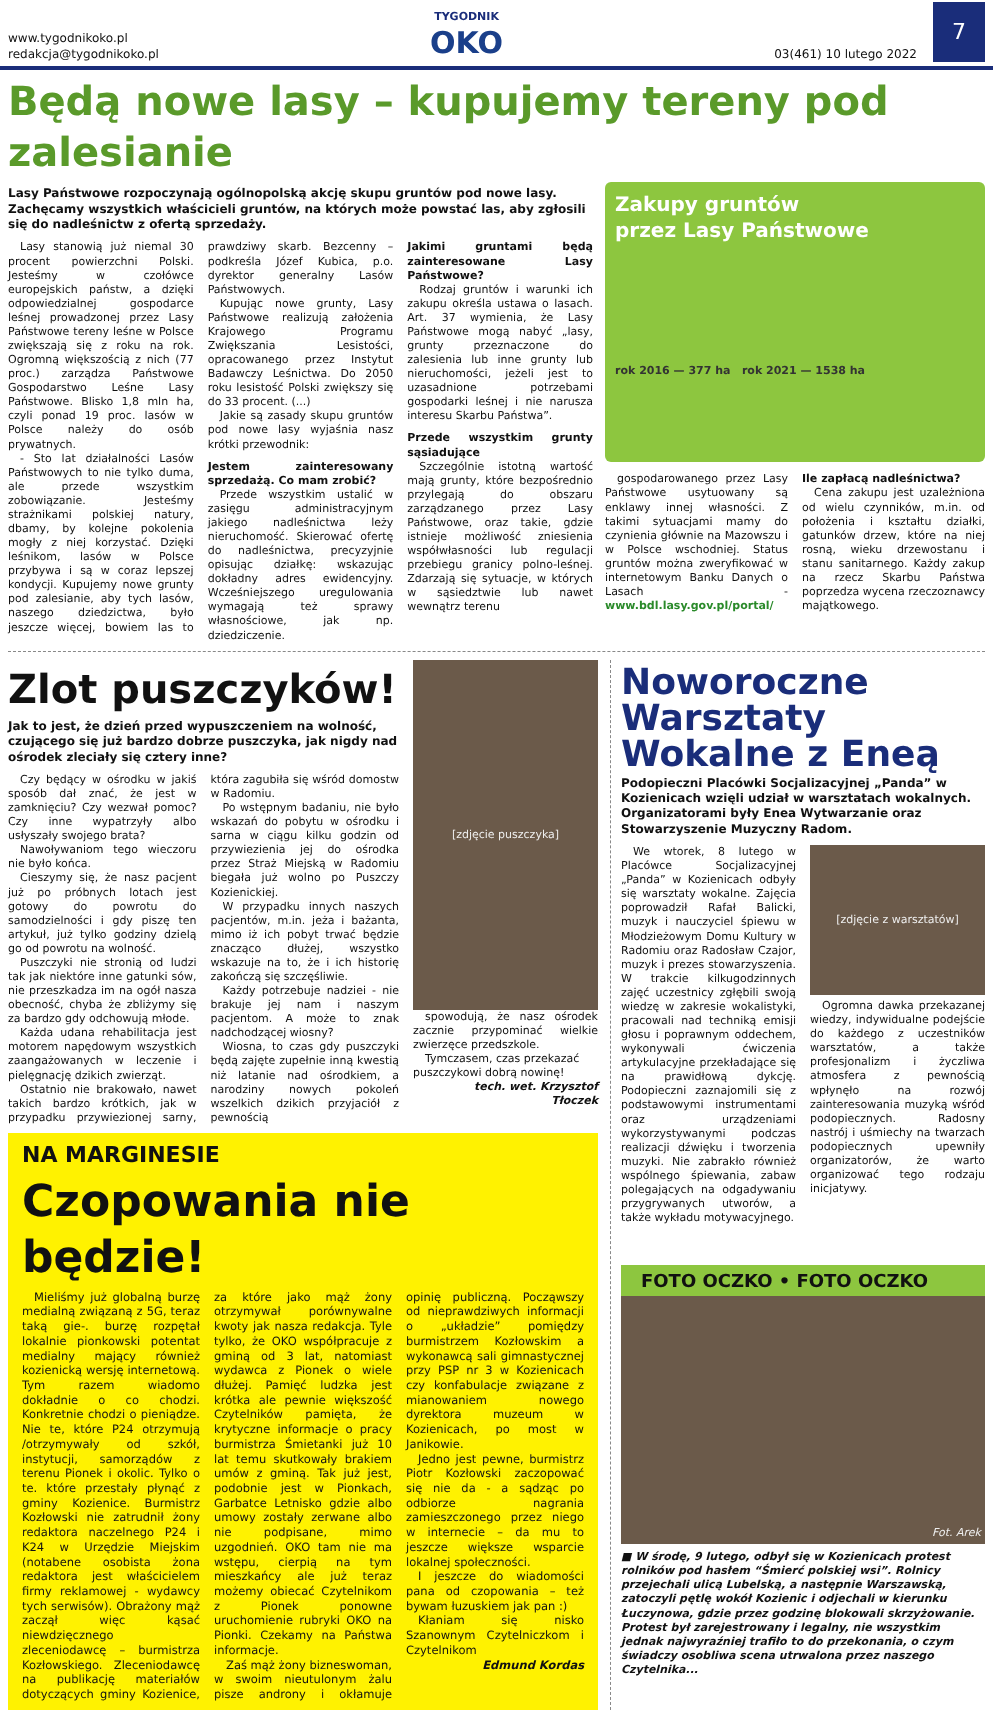www.tygodnikoko.pl
redakcja@tygodnikoko.pl
TYGODNIK
OKO
03(461) 10 lutego 2022
7
Będą nowe lasy – kupujemy tereny pod zalesianie
Lasy Państwowe rozpoczynają ogólnopolską akcję skupu gruntów pod nowe lasy. Zachęcamy wszystkich właścicieli gruntów, na których może powstać las, aby zgłosili się do nadleśnictw z ofertą sprzedaży.
Lasy stanowią już niemal 30 procent powierzchni Polski. Jesteśmy w czołówce europejskich państw, a dzięki odpowiedzialnej gospodarce leśnej prowadzonej przez Lasy Państwowe tereny leśne w Polsce zwiększają się z roku na rok. Ogromną większością z nich (77 proc.) zarządza Państwowe Gospodarstwo Leśne Lasy Państwowe. Blisko 1,8 mln ha, czyli ponad 19 proc. lasów w Polsce należy do osób prywatnych.
- Sto lat działalności Lasów Państwowych to nie tylko duma, ale przede wszystkim zobowiązanie. Jesteśmy strażnikami polskiej natury, dbamy, by kolejne pokolenia mogły z niej korzystać. Dzięki leśnikom, lasów w Polsce przybywa i są w coraz lepszej kondycji. Kupujemy nowe grunty pod zalesianie, aby tych lasów, naszego dziedzictwa, było jeszcze więcej, bowiem las to prawdziwy skarb. Bezcenny – podkreśla Józef Kubica, p.o. dyrektor generalny Lasów Państwowych.
Kupując nowe grunty, Lasy Państwowe realizują założenia Krajowego Programu Zwiększania Lesistości, opracowanego przez Instytut Badawczy Leśnictwa. Do 2050 roku lesistość Polski zwiększy się do 33 procent. (...)
Jakie są zasady skupu gruntów pod nowe lasy wyjaśnia nasz krótki przewodnik:
Jestem zainteresowany sprzedażą. Co mam zrobić?
Przede wszystkim ustalić w zasięgu administracyjnym jakiego nadleśnictwa leży nieruchomość. Skierować ofertę do nadleśnictwa, precyzyjnie opisując działkę: wskazując dokładny adres ewidencyjny. Wcześniejszego uregulowania wymagają też sprawy własnościowe, jak np. dziedziczenie.
Jakimi gruntami będą zainteresowane Lasy Państwowe?
Rodzaj gruntów i warunki ich zakupu określa ustawa o lasach. Art. 37 wymienia, że Lasy Państwowe mogą nabyć „lasy, grunty przeznaczone do zalesienia lub inne grunty lub nieruchomości, jeżeli jest to uzasadnione potrzebami gospodarki leśnej i nie narusza interesu Skarbu Państwa”.
Przede wszystkim grunty sąsiadujące
Szczególnie istotną wartość mają grunty, które bezpośrednio przylegają do obszaru zarządzanego przez Lasy Państwowe, oraz takie, gdzie istnieje możliwość zniesienia współwłasności lub regulacji przebiegu granicy polno-leśnej. Zdarzają się sytuacje, w których w sąsiedztwie lub nawet wewnątrz terenu
Zakupy gruntów
przez Lasy Państwowe
rok 2016 — 377 ha rok 2021 — 1538 ha
gospodarowanego przez Lasy Państwowe usytuowany są enklawy innej własności. Z takimi sytuacjami mamy do czynienia głównie na Mazowszu i w Polsce wschodniej. Status gruntów można zweryfikować w internetowym Banku Danych o Lasach - www.bdl.lasy.gov.pl/portal/
Ile zapłacą nadleśnictwa?
Cena zakupu jest uzależniona od wielu czynników, m.in. od położenia i kształtu działki, gatunków drzew, które na niej rosną, wieku drzewostanu i stanu sanitarnego. Każdy zakup na rzecz Skarbu Państwa poprzedza wycena rzeczoznawcy majątkowego.
Zlot puszczyków!
Jak to jest, że dzień przed wypuszczeniem na wolność, czującego się już bardzo dobrze puszczyka, jak nigdy nad ośrodek zleciały się cztery inne?
Czy będący w ośrodku w jakiś sposób dał znać, że jest w zamknięciu? Czy wezwał pomoc? Czy inne wypatrzyły albo usłyszały swojego brata?
Nawoływaniom tego wieczoru nie było końca.
Cieszymy się, że nasz pacjent już po próbnych lotach jest gotowy do powrotu do samodzielności i gdy piszę ten artykuł, już tylko godziny dzielą go od powrotu na wolność.
Puszczyki nie stronią od ludzi tak jak niektóre inne gatunki sów, nie przeszkadza im na ogół nasza obecność, chyba że zbliżymy się za bardzo gdy odchowują młode.
Każda udana rehabilitacja jest motorem napędowym wszystkich zaangażowanych w leczenie i pielęgnację dzikich zwierząt.
Ostatnio nie brakowało, nawet takich bardzo krótkich, jak w przypadku przywiezionej sarny, która zagubiła się wśród domostw w Radomiu.
Po wstępnym badaniu, nie było wskazań do pobytu w ośrodku i sarna w ciągu kilku godzin od przywiezienia jej do ośrodka przez Straż Miejską w Radomiu biegała już wolno po Puszczy Kozienickiej.
W przypadku innych naszych pacjentów, m.in. jeża i bażanta, mimo iż ich pobyt trwać będzie znacząco dłużej, wszystko wskazuje na to, że i ich historię zakończą się szczęśliwie.
Każdy potrzebuje nadziei - nie brakuje jej nam i naszym pacjentom. A może to znak nadchodzącej wiosny?
Wiosna, to czas gdy puszczyki będą zajęte zupełnie inną kwestią niż latanie nad ośrodkiem, a narodziny nowych pokoleń wszelkich dzikich przyjaciół z pewnością
[zdjęcie puszczyka]
spowodują, że nasz ośrodek zacznie przypominać wielkie zwierzęce przedszkole.
Tymczasem, czas przekazać puszczykowi dobrą nowinę!
tech. wet. Krzysztof Tłoczek
NA MARGINESIE
Czopowania nie będzie!
Mieliśmy już globalną burzę medialną związaną z 5G, teraz taką gie-. burzę rozpętał lokalnie pionkowski potentat medialny mający również kozienicką wersję internetową. Tym razem wiadomo dokładnie o co chodzi. Konkretnie chodzi o pieniądze. Nie te, które P24 otrzymują /otrzymywały od szkół, instytucji, samorządów z terenu Pionek i okolic. Tylko o te. które przestały płynąć z gminy Kozienice. Burmistrz Kozłowski nie zatrudnił żony redaktora naczelnego P24 i K24 w Urzędzie Miejskim (notabene osobista żona redaktora jest właścicielem firmy reklamowej - wydawcy tych serwisów). Obrażony mąż zaczął więc kąsać niewdzięcznego zleceniodawcę – burmistrza Kozłowskiego. Zleceniodawcę na publikację materiałów dotyczących gminy Kozienice, za które jako mąż żony otrzymywał porównywalne kwoty jak nasza redakcja. Tyle tylko, że OKO współpracuje z gminą od 3 lat, natomiast wydawca z Pionek o wiele dłużej. Pamięć ludzka jest krótka ale pewnie większość Czytelników pamięta, że krytyczne informacje o pracy burmistrza Śmietanki już 10 lat temu skutkowały brakiem umów z gminą. Tak już jest, podobnie jest w Pionkach, Garbatce Letnisko gdzie albo umowy zostały zerwane albo nie podpisane, mimo uzgodnień. OKO tam nie ma wstępu, cierpią na tym mieszkańcy ale już teraz możemy obiecać Czytelnikom z Pionek ponowne uruchomienie rubryki OKO na Pionki. Czekamy na Państwa informacje.
Zaś mąż żony bizneswoman, w swoim nieutulonym żalu pisze androny i okłamuje opinię publiczną. Począwszy od nieprawdziwych informacji o „układzie” pomiędzy burmistrzem Kozłowskim a wykonawcą sali gimnastycznej przy PSP nr 3 w Kozienicach czy konfabulacje związane z mianowaniem nowego dyrektora muzeum w Kozienicach, po most w Janikowie.
Jedno jest pewne, burmistrz Piotr Kozłowski zaczopować się nie da - a sądząc po odbiorze nagrania zamieszczonego przez niego w internecie – da mu to jeszcze większe wsparcie lokalnej społeczności.
I jeszcze do wiadomości pana od czopowania – też bywam łuzuskiem jak pan :)
Kłaniam się nisko Szanownym Czytelniczkom i Czytelnikom
Edmund Kordas
Noworoczne Warsztaty Wokalne z Eneą
Podopieczni Placówki Socjalizacyjnej „Panda” w Kozienicach wzięli udział w warsztatach wokalnych. Organizatorami były Enea Wytwarzanie oraz Stowarzyszenie Muzyczny Radom.
We wtorek, 8 lutego w Placówce Socjalizacyjnej „Panda” w Kozienicach odbyły się warsztaty wokalne. Zajęcia poprowadził Rafał Balicki, muzyk i nauczyciel śpiewu w Młodzieżowym Domu Kultury w Radomiu oraz Radosław Czajor, muzyk i prezes stowarzyszenia. W trakcie kilkugodzinnych zajęć uczestnicy zgłębili swoją wiedzę w zakresie wokalistyki, pracowali nad techniką emisji głosu i poprawnym oddechem, wykonywali ćwiczenia artykulacyjne przekładające się na prawidłową dykcję. Podopieczni zaznajomili się z podstawowymi instrumentami oraz urządzeniami wykorzystywanymi podczas realizacji dźwięku i tworzenia muzyki. Nie zabrakło również wspólnego śpiewania, zabaw polegających na odgadywaniu przygrywanych utworów, a także wykładu motywacyjnego.
[zdjęcie z warsztatów]
Ogromna dawka przekazanej wiedzy, indywidualne podejście do każdego z uczestników warsztatów, a także profesjonalizm i życzliwa atmosfera z pewnością wpłynęło na rozwój zainteresowania muzyką wśród podopiecznych. Radosny nastrój i uśmiechy na twarzach podopiecznych upewniły organizatorów, że warto organizować tego rodzaju inicjatywy.
FOTO OCZKO • FOTO OCZKO
Fot. Arek
■ W środę, 9 lutego, odbył się w Kozienicach protest rolników pod hasłem “Śmierć polskiej wsi”. Rolnicy przejechali ulicą Lubelską, a następnie Warszawską, zatoczyli pętlę wokół Kozienic i odjechali w kierunku Łuczynowa, gdzie przez godzinę blokowali skrzyżowanie. Protest był zarejestrowany i legalny, nie wszystkim jednak najwyraźniej trafiło to do przekonania, o czym świadczy osobliwa scena utrwalona przez naszego Czytelnika...